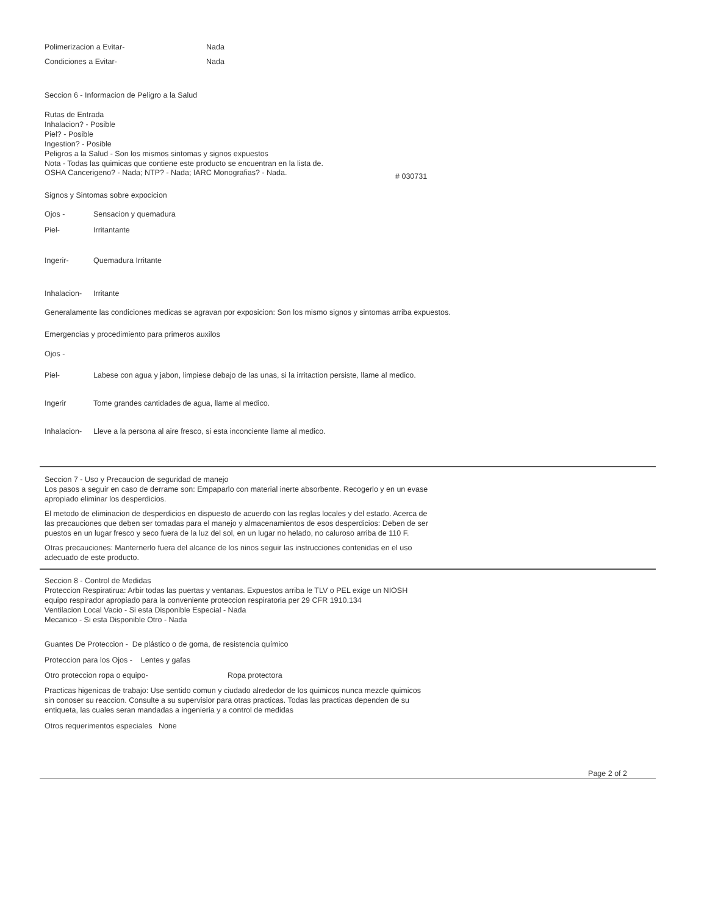Polimerizacion a Evitar- Nada
Condiciones a Evitar- Nada
Seccion 6 - Informacion de Peligro a la Salud
Rutas de Entrada
Inhalacion? - Posible
Piel? - Posible
Ingestion? - Posible
Peligros a la Salud - Son los mismos sintomas y signos expuestos
Nota - Todas las quimicas que contiene este producto se encuentran en la lista de.
OSHA Cancerigeno? - Nada; NTP? - Nada; IARC Monografias? - Nada. # 030731
Signos y Sintomas sobre expocicion
Ojos - Sensacion y quemadura
Piel- Irritantante
Ingerir- Quemadura Irritante
Inhalacion- Irritante
Generalamente las condiciones medicas se agravan por exposicion: Son los mismo signos y sintomas arriba expuestos.
Emergencias y procedimiento para primeros auxilos
Ojos -
Piel- Labese con agua y jabon, limpiese debajo de las unas, si la irritaction persiste, llame al medico.
Ingerir Tome grandes cantidades de agua, llame al medico.
Inhalacion- Lleve a la persona al aire fresco, si esta inconciente llame al medico.
Seccion 7 - Uso y Precaucion de seguridad de manejo
Los pasos a seguir en caso de derrame son: Empaparlo con material inerte absorbente. Recogerlo y en un evase
apropiado eliminar los desperdicios.
El metodo de eliminacion de desperdicios en dispuesto de acuerdo con las reglas locales y del estado. Acerca de
las precauciones que deben ser tomadas para el manejo y almacenamientos de esos desperdicios: Deben de ser
puestos en un lugar fresco y seco fuera de la luz del sol, en un lugar no helado, no caluroso arriba de 110 F.
Otras precauciones: Manternerlo fuera del alcance de los ninos seguir las instrucciones contenidas en el uso
adecuado de este producto.
Seccion 8 - Control de Medidas
Proteccion Respiratirua: Arbir todas las puertas y ventanas. Expuestos arriba le TLV o PEL exige un NIOSH
equipo respirador apropiado para la conveniente proteccion respiratoria per 29 CFR 1910.134
Ventilacion Local Vacio - Si esta Disponible Especial - Nada
Mecanico - Si esta Disponible Otro - Nada
Guantes De Proteccion - De plástico o de goma, de resistencia químico
Proteccion para los Ojos - Lentes y gafas
Otro proteccion ropa o equipo- Ropa protectora
Practicas higenicas de trabajo: Use sentido comun y ciudado alrededor de los quimicos nunca mezcle quimicos
sin conoser su reaccion. Consulte a su supervisior para otras practicas. Todas las practicas dependen de su
entiqueta, las cuales seran mandadas a ingenieria y a control de medidas
Otros requerimentos especiales None
Page 2 of 2